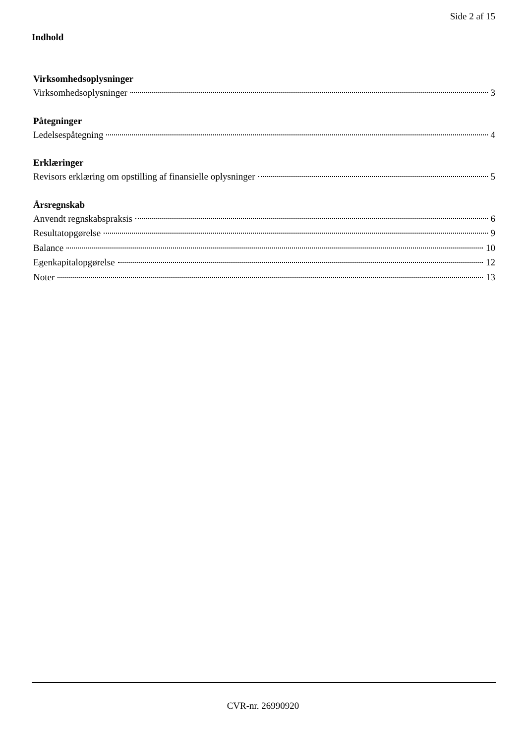Side 2 af 15
Indhold
Virksomhedsoplysninger
Virksomhedsoplysninger 3
Påtegninger
Ledelsespåtegning 4
Erklæringer
Revisors erklæring om opstilling af finansielle oplysninger 5
Årsregnskab
Anvendt regnskabspraksis 6
Resultatopgørelse 9
Balance 10
Egenkapitalopgørelse 12
Noter 13
CVR-nr. 26990920